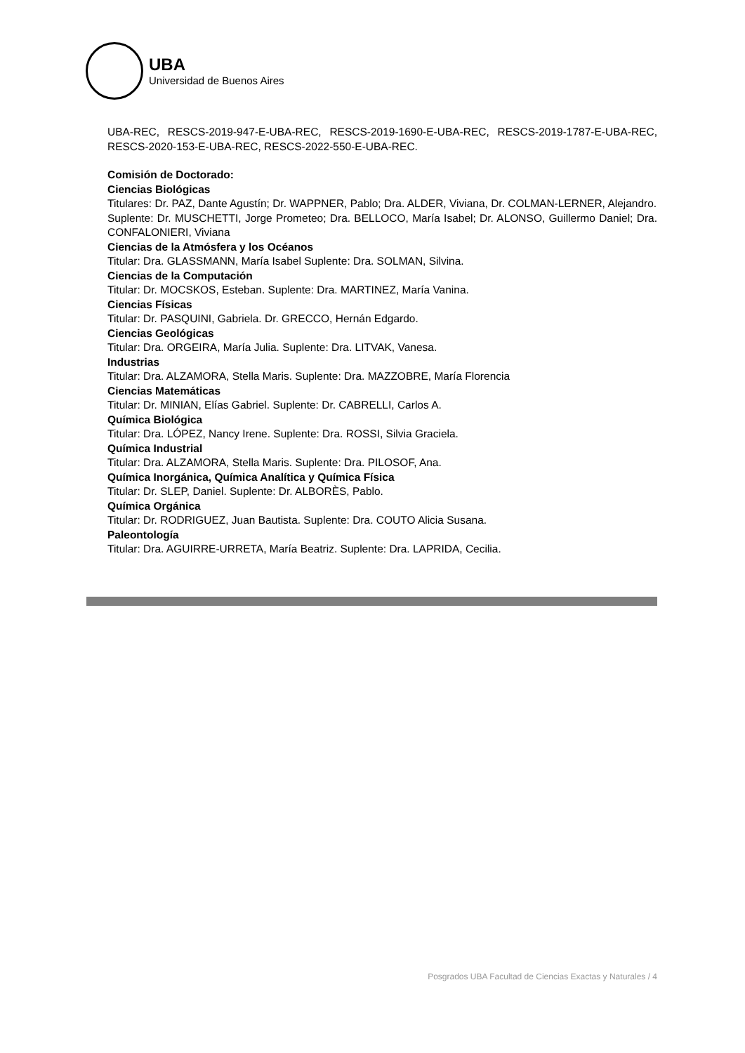UBA
Universidad de Buenos Aires
UBA-REC, RESCS-2019-947-E-UBA-REC, RESCS-2019-1690-E-UBA-REC, RESCS-2019-1787-E-UBA-REC, RESCS-2020-153-E-UBA-REC, RESCS-2022-550-E-UBA-REC.
Comisión de Doctorado:
Ciencias Biológicas
Titulares: Dr. PAZ, Dante Agustín; Dr. WAPPNER, Pablo; Dra. ALDER, Viviana, Dr. COLMAN-LERNER, Alejandro.
Suplente: Dr. MUSCHETTI, Jorge Prometeo; Dra. BELLOCO, María Isabel; Dr. ALONSO, Guillermo Daniel; Dra. CONFALONIERI, Viviana
Ciencias de la Atmósfera y los Océanos
Titular: Dra. GLASSMANN, María Isabel Suplente: Dra. SOLMAN, Silvina.
Ciencias de la Computación
Titular: Dr. MOCSKOS, Esteban. Suplente: Dra. MARTINEZ, María Vanina.
Ciencias Físicas
Titular: Dr. PASQUINI, Gabriela. Dr. GRECCO, Hernán Edgardo.
Ciencias Geológicas
Titular: Dra. ORGEIRA, María Julia. Suplente: Dra. LITVAK, Vanesa.
Industrias
Titular: Dra. ALZAMORA, Stella Maris. Suplente: Dra. MAZZOBRE, María Florencia
Ciencias Matemáticas
Titular: Dr. MINIAN, Elías Gabriel. Suplente: Dr. CABRELLI, Carlos A.
Química Biológica
Titular: Dra. LÓPEZ, Nancy Irene. Suplente: Dra. ROSSI, Silvia Graciela.
Química Industrial
Titular: Dra. ALZAMORA, Stella Maris. Suplente: Dra. PILOSOF, Ana.
Química Inorgánica, Química Analítica y Química Física
Titular: Dr. SLEP, Daniel. Suplente: Dr. ALBORÈS, Pablo.
Química Orgánica
Titular: Dr. RODRIGUEZ, Juan Bautista. Suplente: Dra. COUTO Alicia Susana.
Paleontología
Titular: Dra. AGUIRRE-URRETA, María Beatriz. Suplente: Dra. LAPRIDA, Cecilia.
Posgrados UBA Facultad de Ciencias Exactas y Naturales / 4